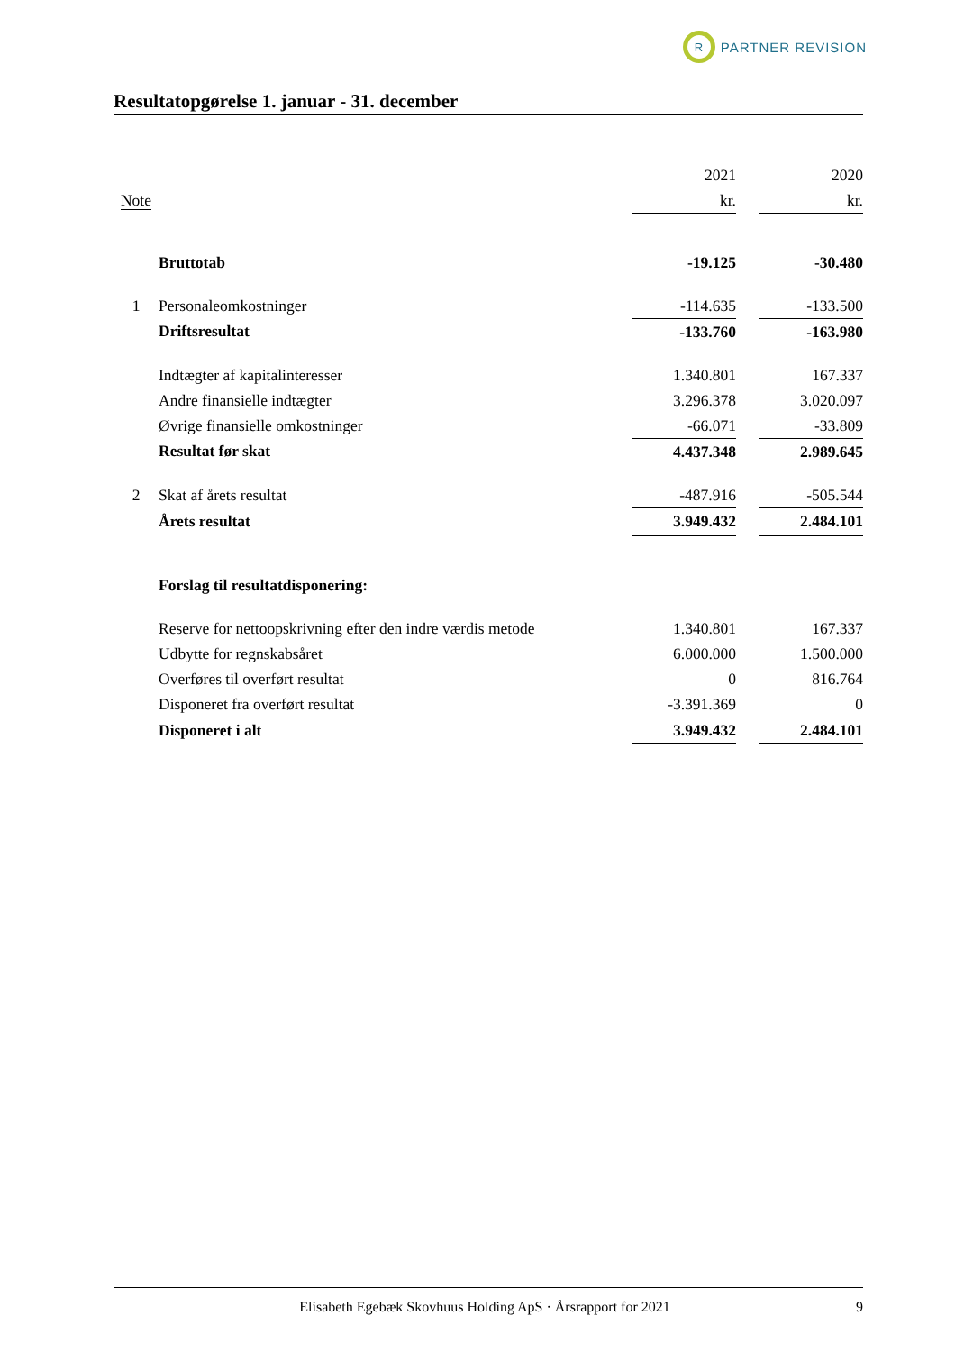R
PARTNER REVISION
Resultatopgørelse 1. januar - 31. december
| | | 2021 | | 2020 |
| Note | | kr. | | kr. |
| | Bruttotab | -19.125 | | -30.480 |
| 1 | Personaleomkostninger | -114.635 | | -133.500 |
| | Driftsresultat | -133.760 | | -163.980 |
| | Indtægter af kapitalinteresser | 1.340.801 | | 167.337 |
| | Andre finansielle indtægter | 3.296.378 | | 3.020.097 |
| | Øvrige finansielle omkostninger | -66.071 | | -33.809 |
| | Resultat før skat | 4.437.348 | | 2.989.645 |
| 2 | Skat af årets resultat | -487.916 | | -505.544 |
| | Årets resultat | 3.949.432 | | 2.484.101 |
| | Forslag til resultatdisponering: | | | |
| | Reserve for nettoopskrivning efter den indre værdis metode | 1.340.801 | | 167.337 |
| | Udbytte for regnskabsåret | 6.000.000 | | 1.500.000 |
| | Overføres til overført resultat | 0 | | 816.764 |
| | Disponeret fra overført resultat | -3.391.369 | | 0 |
| | Disponeret i alt | 3.949.432 | | 2.484.101 |
Elisabeth Egebæk Skovhuus Holding ApS · Årsrapport for 2021 9